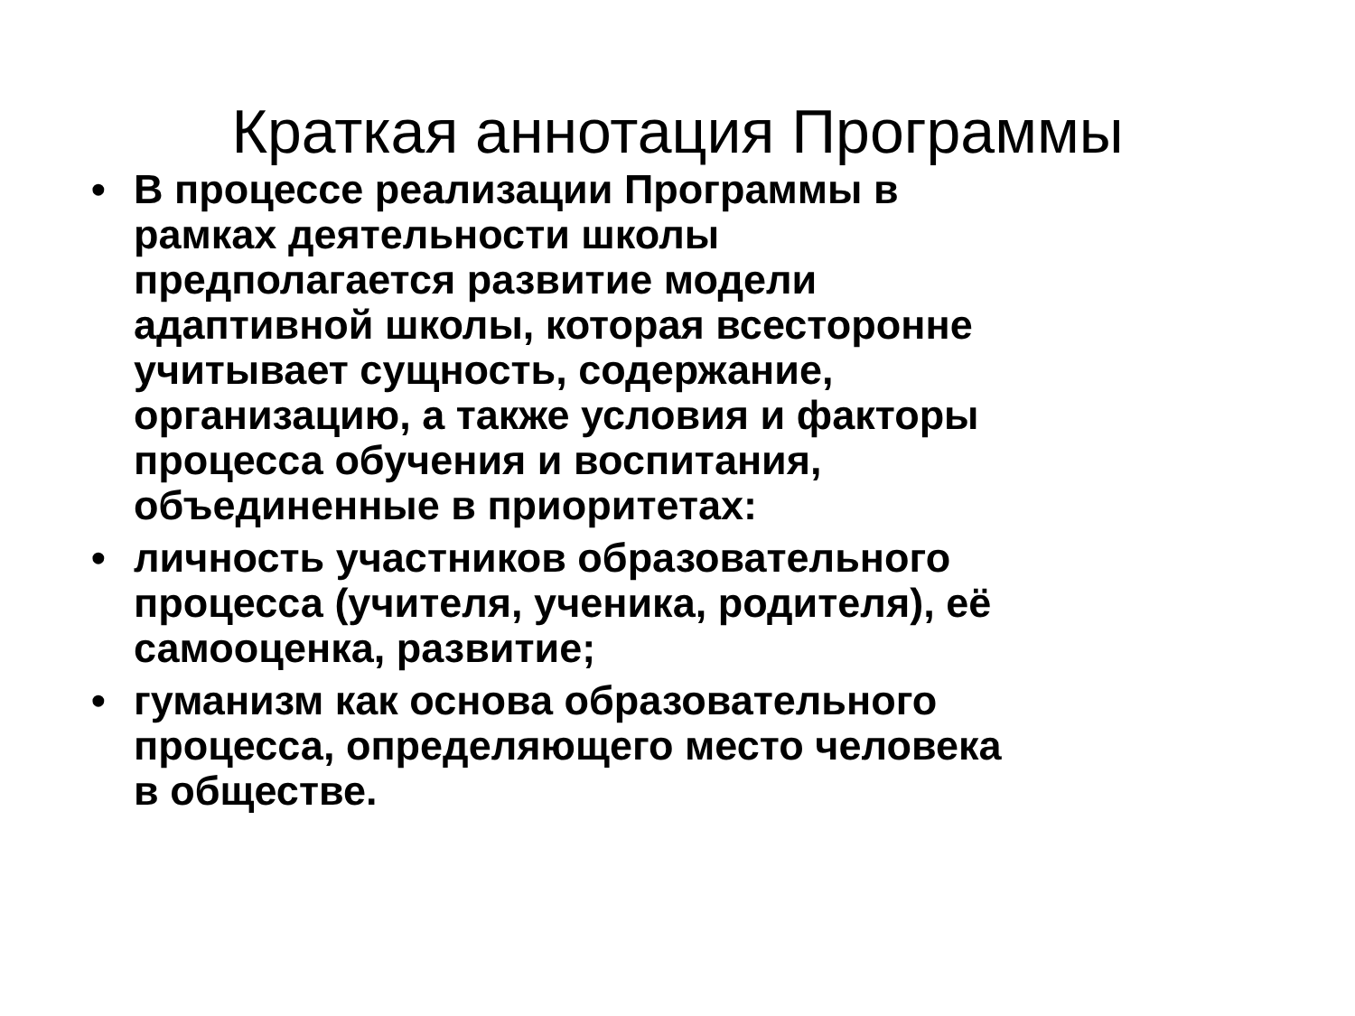Краткая аннотация Программы
• В процессе реализации Программы в
рамках деятельности школы
предполагается развитие модели
адаптивной школы, которая всесторонне
учитывает сущность, содержание,
организацию, а также условия и факторы
процесса обучения и воспитания,
объединенные в приоритетах:
• личность участников образовательного
процесса (учителя, ученика, родителя), её
самооценка, развитие;
• гуманизм как основа образовательного
процесса, определяющего место человека
в обществе.